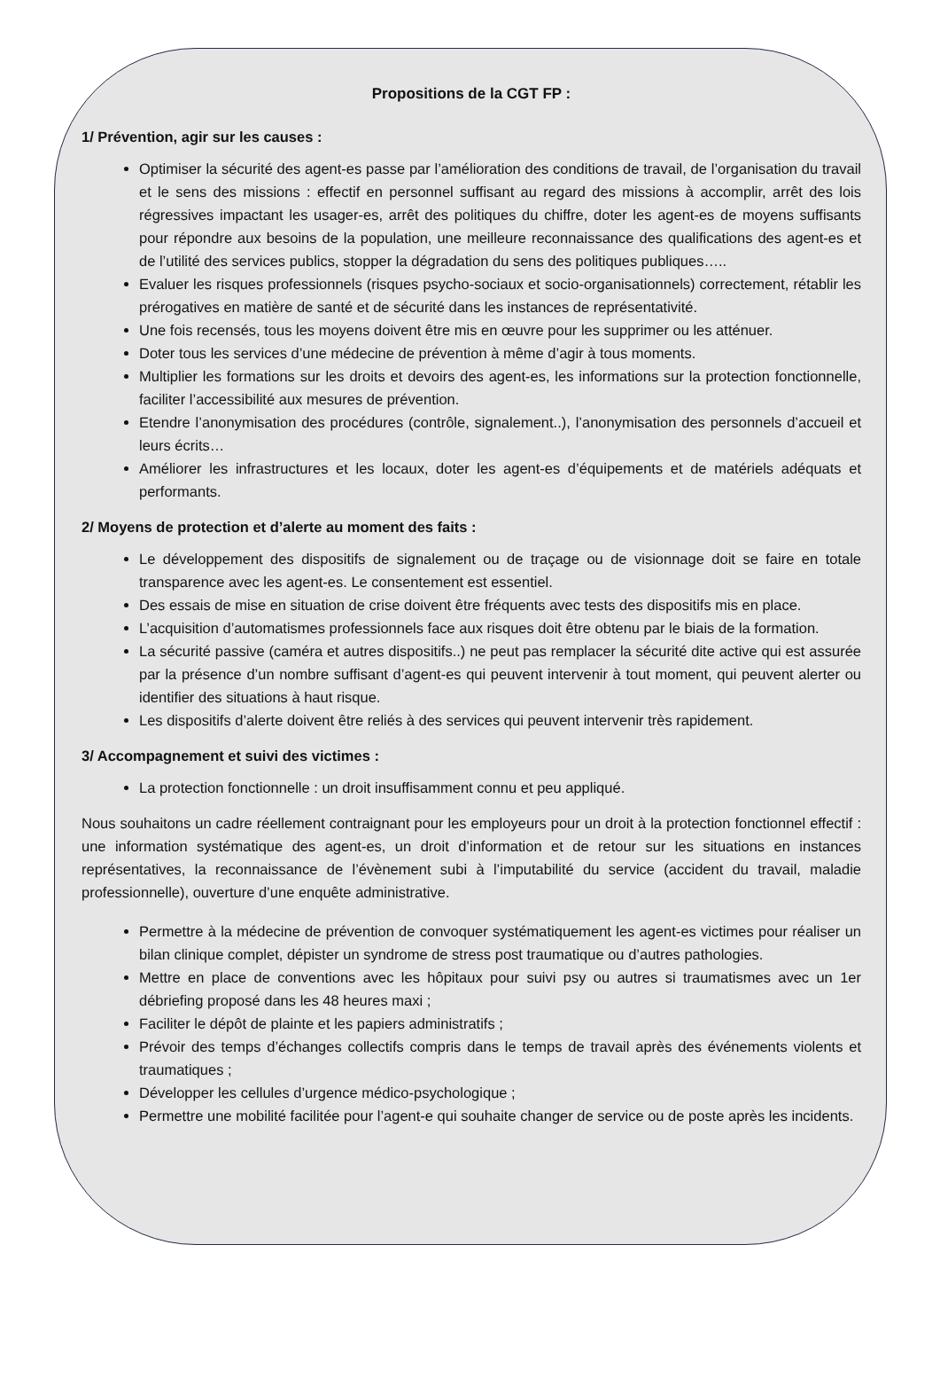Propositions de la CGT FP :
1/ Prévention, agir sur les causes :
Optimiser la sécurité des agent-es passe par l’amélioration des conditions de travail, de l’organisation du travail et le sens des missions : effectif en personnel suffisant au regard des missions à accomplir, arrêt des lois régressives impactant les usager-es, arrêt des politiques du chiffre, doter les agent-es de moyens suffisants pour répondre aux besoins de la population, une meilleure reconnaissance des qualifications des agent-es et de l’utilité des services publics, stopper la dégradation du sens des politiques publiques…..
Evaluer les risques professionnels (risques psycho-sociaux et socio-organisationnels) correctement, rétablir les prérogatives en matière de santé et de sécurité dans les instances de représentativité.
Une fois recensés, tous les moyens doivent être mis en œuvre pour les supprimer ou les atténuer.
Doter tous les services d’une médecine de prévention à même d’agir à tous moments.
Multiplier les formations sur les droits et devoirs des agent-es, les informations sur la protection fonctionnelle, faciliter l’accessibilité aux mesures de prévention.
Etendre l’anonymisation des procédures (contrôle, signalement..), l’anonymisation des personnels d’accueil et leurs écrits…
Améliorer les infrastructures et les locaux, doter les agent-es d’équipements et de matériels adéquats et performants.
2/ Moyens de protection et d’alerte au moment des faits :
Le développement des dispositifs de signalement ou de traçage ou de visionnage doit se faire en totale transparence avec les agent-es. Le consentement est essentiel.
Des essais de mise en situation de crise doivent être fréquents avec tests des dispositifs mis en place.
L’acquisition d’automatismes professionnels face aux risques doit être obtenu par le biais de la formation.
La sécurité passive (caméra et autres dispositifs..) ne peut pas remplacer la sécurité dite active qui est assurée par la présence d’un nombre suffisant d’agent-es qui peuvent intervenir à tout moment, qui peuvent alerter ou identifier des situations à haut risque.
Les dispositifs d’alerte doivent être reliés à des services qui peuvent intervenir très rapidement.
3/ Accompagnement et suivi des victimes :
La protection fonctionnelle : un droit insuffisamment connu et peu appliqué.
Nous souhaitons un cadre réellement contraignant pour les employeurs pour un droit à la protection fonctionnel effectif : une information systématique des agent-es, un droit d’information et de retour sur les situations en instances représentatives, la reconnaissance de l’évènement subi à l’imputabilité du service (accident du travail, maladie professionnelle), ouverture d’une enquête administrative.
Permettre à la médecine de prévention de convoquer systématiquement les agent-es victimes pour réaliser un bilan clinique complet, dépister un syndrome de stress post traumatique ou d’autres pathologies.
Mettre en place de conventions avec les hôpitaux pour suivi psy ou autres si traumatismes avec un 1er débriefing proposé dans les 48 heures maxi ;
Faciliter le dépôt de plainte et les papiers administratifs ;
Prévoir des temps d’échanges collectifs compris dans le temps de travail après des événements violents et traumatiques ;
Développer les cellules d’urgence médico-psychologique ;
Permettre une mobilité facilitée pour l’agent-e qui souhaite changer de service ou de poste après les incidents.